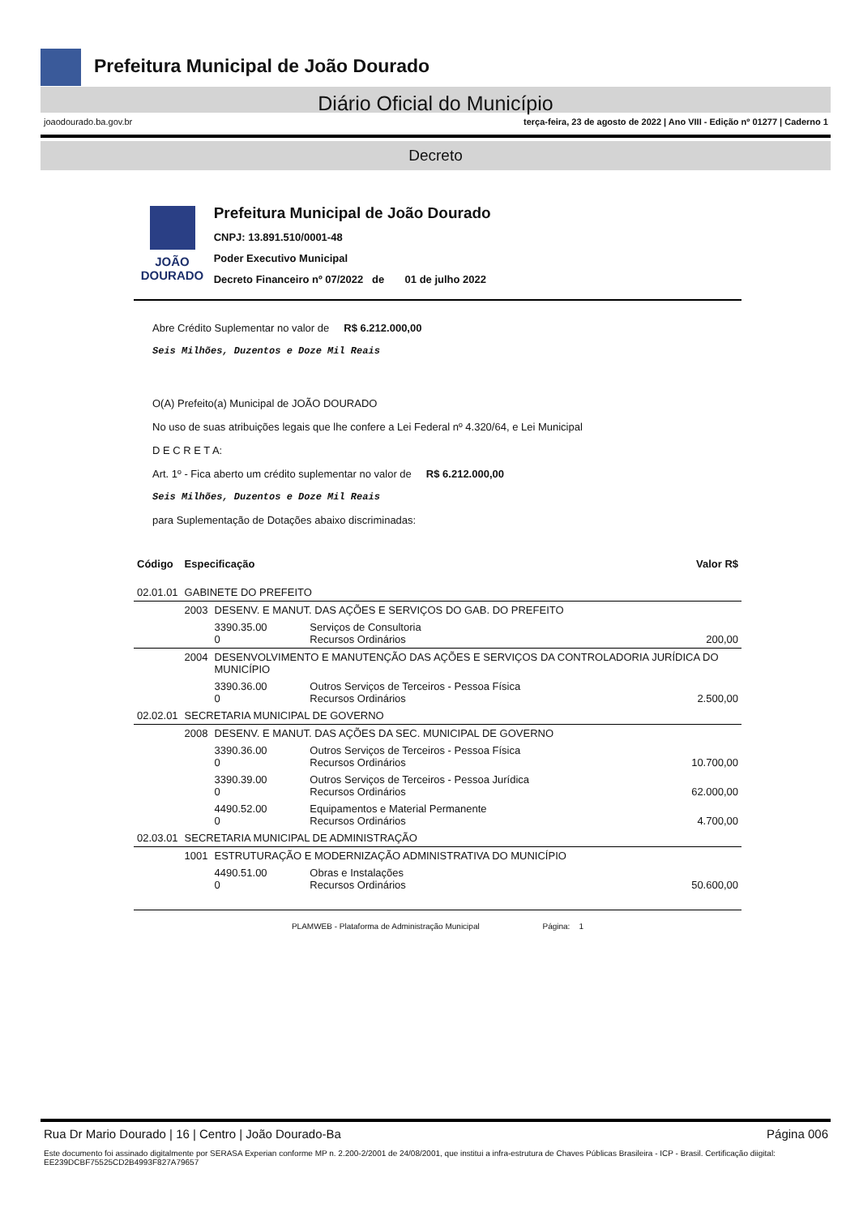Prefeitura Municipal de João Dourado
Diário Oficial do Município
joaodourado.ba.gov.br terça-feira, 23 de agosto de 2022 | Ano VIII - Edição nº 01277 | Caderno 1
Decreto
JOÃO
DOURADO
Prefeitura Municipal de João Dourado
CNPJ: 13.891.510/0001-48
Poder Executivo Municipal
Decreto Financeiro nº 07/2022 de 01 de julho 2022
Abre Crédito Suplementar no valor de R$ 6.212.000,00
Seis Milhões, Duzentos e Doze Mil Reais
O(A) Prefeito(a) Municipal de JOÃO DOURADO
No uso de suas atribuições legais que lhe confere a Lei Federal nº 4.320/64, e Lei Municipal
D E C R E T A:
Art. 1º - Fica aberto um crédito suplementar no valor de R$ 6.212.000,00
Seis Milhões, Duzentos e Doze Mil Reais
para Suplementação de Dotações abaixo discriminadas:
| Código | Especificação | | | Valor R$ |
| --- | --- | --- | --- | --- |
| 02.01.01 | GABINETE DO PREFEITO | | | |
| | 2003 | DESENV. E MANUT. DAS AÇÕES E SERVIÇOS DO GAB. DO PREFEITO | | |
| | | 3390.35.00 0 | Serviços de Consultoria Recursos Ordinários | 200,00 |
| | 2004 | DESENVOLVIMENTO E MANUTENÇÃO DAS AÇÕES E SERVIÇOS DA CONTROLADORIA JURÍDICA DO MUNICÍPIO | | |
| | | 3390.36.00 0 | Outros Serviços de Terceiros - Pessoa Física Recursos Ordinários | 2.500,00 |
| 02.02.01 | SECRETARIA MUNICIPAL DE GOVERNO | | | |
| | 2008 | DESENV. E MANUT. DAS AÇÕES DA SEC. MUNICIPAL DE GOVERNO | | |
| | | 3390.36.00 0 | Outros Serviços de Terceiros - Pessoa Física Recursos Ordinários | 10.700,00 |
| | | 3390.39.00 0 | Outros Serviços de Terceiros - Pessoa Jurídica Recursos Ordinários | 62.000,00 |
| | | 4490.52.00 0 | Equipamentos e Material Permanente Recursos Ordinários | 4.700,00 |
| 02.03.01 | SECRETARIA MUNICIPAL DE ADMINISTRAÇÃO | | | |
| | 1001 | ESTRUTURAÇÃO E MODERNIZAÇÃO ADMINISTRATIVA DO MUNICÍPIO | | |
| | | 4490.51.00 0 | Obras e Instalações Recursos Ordinários | 50.600,00 |
PLAMWEB - Plataforma de Administração Municipal Página: 1
Rua Dr Mario Dourado | 16 | Centro | João Dourado-Ba Página 006
Este documento foi assinado digitalmente por SERASA Experian conforme MP n. 2.200-2/2001 de 24/08/2001, que institui a infra-estrutura de Chaves Públicas Brasileira - ICP - Brasil. Certificação diigital: EE239DCBF75525CD2B4993F827A79657